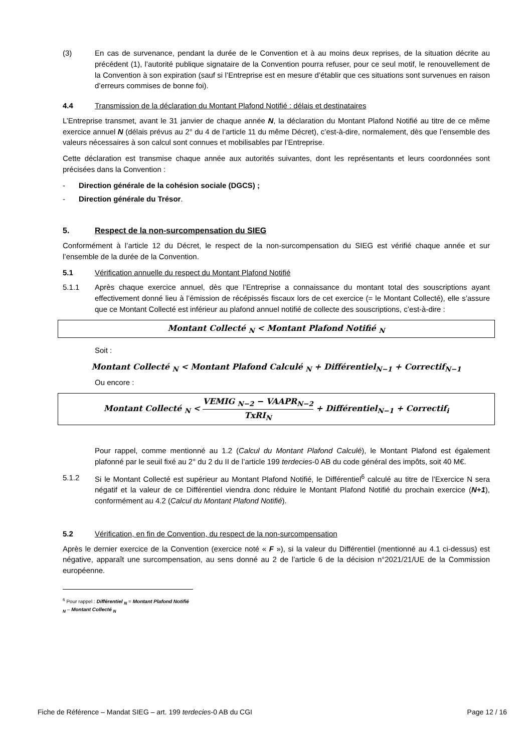(3) En cas de survenance, pendant la durée de le Convention et à au moins deux reprises, de la situation décrite au précédent (1), l’autorité publique signataire de la Convention pourra refuser, pour ce seul motif, le renouvellement de la Convention à son expiration (sauf si l’Entreprise est en mesure d’établir que ces situations sont survenues en raison d’erreurs commises de bonne foi).
4.4 Transmission de la déclaration du Montant Plafond Notifié : délais et destinataires
L’Entreprise transmet, avant le 31 janvier de chaque année N, la déclaration du Montant Plafond Notifié au titre de ce même exercice annuel N (délais prévus au 2° du 4 de l’article 11 du même Décret), c’est-à-dire, normalement, dès que l’ensemble des valeurs nécessaires à son calcul sont connues et mobilisables par l’Entreprise.
Cette déclaration est transmise chaque année aux autorités suivantes, dont les représentants et leurs coordonnées sont précisées dans la Convention :
- Direction générale de la cohésion sociale (DGCS) ;
- Direction générale du Trésor.
5. Respect de la non-surcompensation du SIEG
Conformément à l’article 12 du Décret, le respect de la non-surcompensation du SIEG est vérifié chaque année et sur l’ensemble de la durée de la Convention.
5.1 Vérification annuelle du respect du Montant Plafond Notifié
5.1.1 Après chaque exercice annuel, dès que l’Entreprise a connaissance du montant total des souscriptions ayant effectivement donné lieu à l’émission de récépissés fiscaux lors de cet exercice (= le Montant Collecté), elle s’assure que ce Montant Collecté est inférieur au plafond annuel notifié de collecte des souscriptions, c’est-à-dire :
Montant Collecté <sub>N</sub> < Montant Plafond Notifié <sub>N</sub>
Soit :
Montant Collecté <sub>N</sub> < Montant Plafond Calculé <sub>N</sub> + Différentiel<sub>N−1</sub> + Correctif<sub>N−1</sub>
Ou encore :
Montant Collecté <sub>N</sub> < VEMIG <sub>N−2</sub> − VAAPR<sub>N−2</sub> TxRI<sub>N</sub> + Différentiel<sub>N−1</sub> + Correctif<sub>i</sub>
Pour rappel, comme mentionné au 1.2 (Calcul du Montant Plafond Calculé), le Montant Plafond est également plafonné par le seuil fixé au 2° du 2 du II de l’article 199 terdecies-0 AB du code général des impôts, soit 40 M€.
5.1.2 Si le Montant Collecté est supérieur au Montant Plafond Notifié, le Différentiel<sup>6</sup> calculé au titre de l’Exercice N sera négatif et la valeur de ce Différentiel viendra donc réduire le Montant Plafond Notifié du prochain exercice (N+1), conformément au 4.2 (Calcul du Montant Plafond Notifié).
5.2 Vérification, en fin de Convention, du respect de la non-surcompensation
Après le dernier exercice de la Convention (exercice noté « F »), si la valeur du Différentiel (mentionné au 4.1 ci-dessus) est négative, apparaît une surcompensation, au sens donné au 2 de l’article 6 de la décision n°2021/21/UE de la Commission européenne.
<sup>6</sup> Pour rappel : Différentiel <sub>N</sub> = Montant Plafond Notifié <sub>N</sub> – Montant Collecté <sub>N</sub>
Fiche de Référence – Mandat SIEG – art. 199 terdecies-0 AB du CGI Page 12 / 16